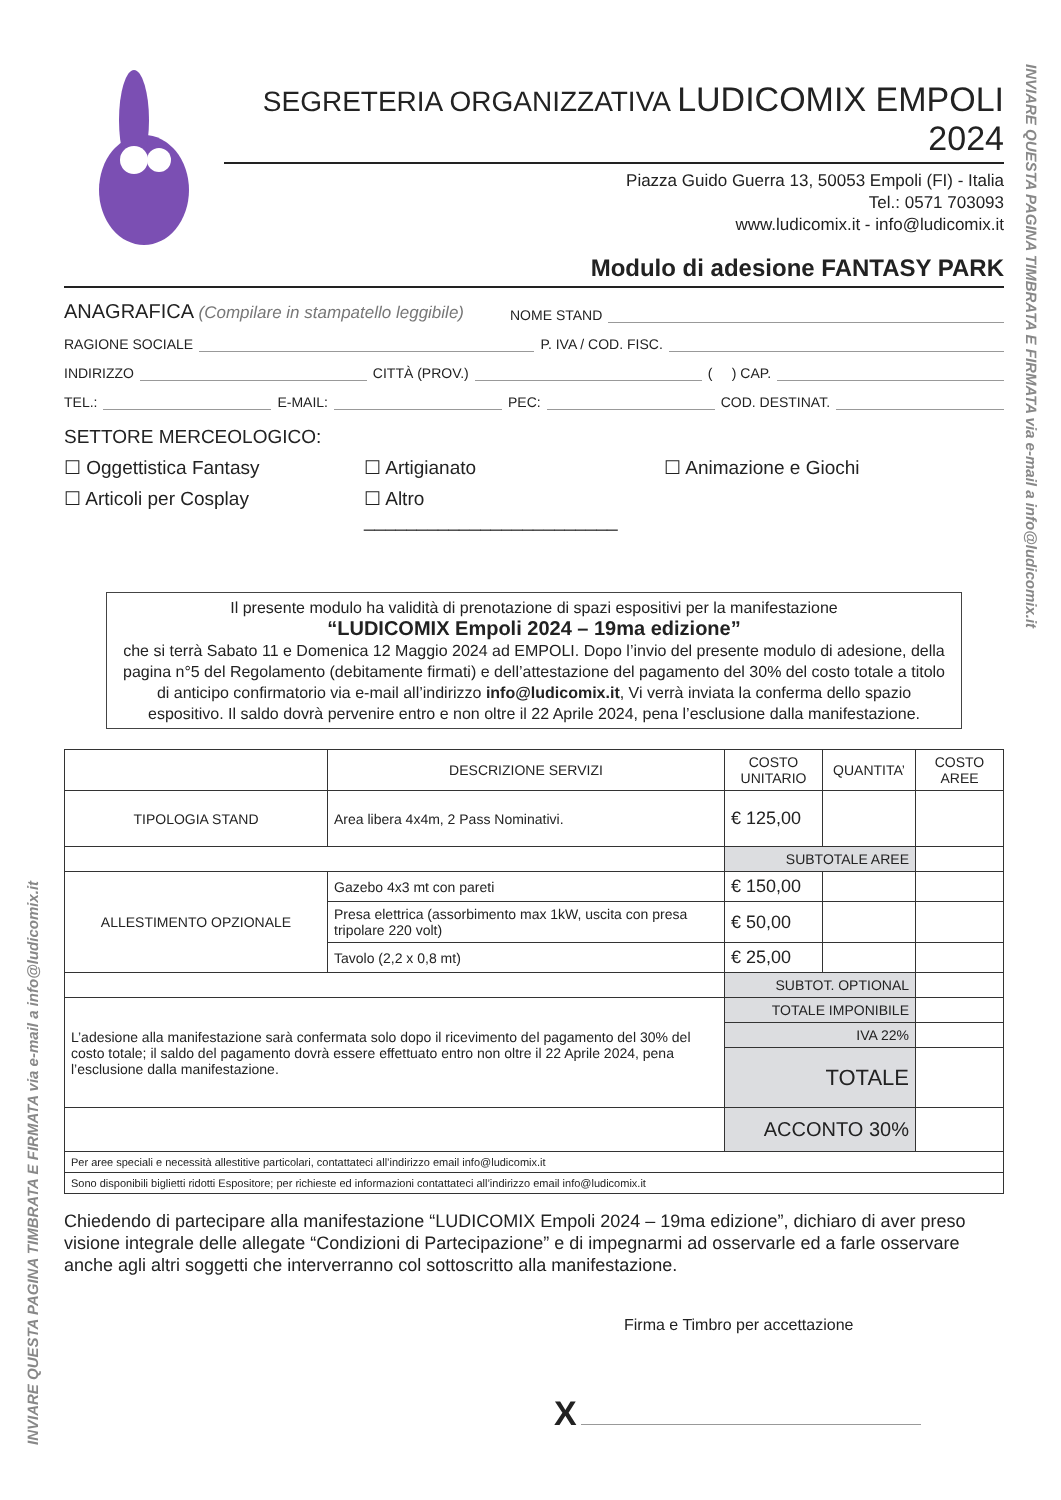SEGRETERIA ORGANIZZATIVA LUDICOMIX EMPOLI 2024
Piazza Guido Guerra 13, 50053 Empoli (FI) - Italia
Tel.: 0571 703093
www.ludicomix.it - info@ludicomix.it
Modulo di adesione FANTASY PARK
ANAGRAFICA (Compilare in stampatello leggibile) NOME STAND
RAGIONE SOCIALE P. IVA / COD. FISC.
INDIRIZZO CITTÀ (PROV.) ( ) CAP.
TEL.: E-MAIL: PEC: COD. DESTINAT.
SETTORE MERCEOLOGICO:
☐ Oggettistica Fantasy ☐ Artigianato ☐ Animazione e Giochi
☐ Articoli per Cosplay ☐ Altro ________________________
Il presente modulo ha validità di prenotazione di spazi espositivi per la manifestazione
“LUDICOMIX Empoli 2024 – 19ma edizione”
che si terrà Sabato 11 e Domenica 12 Maggio 2024 ad EMPOLI. Dopo l’invio del presente modulo di adesione, della pagina n°5 del Regolamento (debitamente firmati) e dell’attestazione del pagamento del 30% del costo totale a titolo di anticipo confirmatorio via e-mail all’indirizzo info@ludicomix.it, Vi verrà inviata la conferma dello spazio espositivo. Il saldo dovrà pervenire entro e non oltre il 22 Aprile 2024, pena l’esclusione dalla manifestazione.
| | DESCRIZIONE SERVIZI | COSTO UNITARIO | QUANTITA’ | COSTO AREE |
| --- | --- | --- | --- | --- |
| TIPOLOGIA STAND | Area libera 4x4m, 2 Pass Nominativi. | € 125,00 | | |
| | | SUBTOTALE AREE | | |
| ALLESTIMENTO OPZIONALE | Gazebo 4x3 mt con pareti | € 150,00 | | |
| | Presa elettrica (assorbimento max 1kW, uscita con presa tripolare 220 volt) | € 50,00 | | |
| | Tavolo (2,2 x 0,8 mt) | € 25,00 | | |
| | | SUBTOT. OPTIONAL | | |
| L’adesione alla manifestazione sarà confermata solo dopo il ricevimento del pagamento del 30% del costo totale; il saldo del pagamento dovrà essere effettuato entro non oltre il 22 Aprile 2024, pena l’esclusione dalla manifestazione. | | TOTALE IMPONIBILE | | |
| | | IVA 22% | | |
| | | TOTALE | | |
| | | ACCONTO 30% | | |
| Per aree speciali e necessità allestitive particolari, contattateci all’indirizzo email info@ludicomix.it | | | | |
| Sono disponibili biglietti ridotti Espositore; per richieste ed informazioni contattateci all’indirizzo email info@ludicomix.it | | | | |
Chiedendo di partecipare alla manifestazione “LUDICOMIX Empoli 2024 – 19ma edizione”, dichiaro di aver preso visione integrale delle allegate “Condizioni di Partecipazione” e di impegnarmi ad osservarle ed a farle osservare anche agli altri soggetti che interverranno col sottoscritto alla manifestazione.
Firma e Timbro per accettazione
X
INVIARE QUESTA PAGINA TIMBRATA E FIRMATA via e-mail a info@ludicomix.it
INVIARE QUESTA PAGINA TIMBRATA E FIRMATA via e-mail a info@ludicomix.it